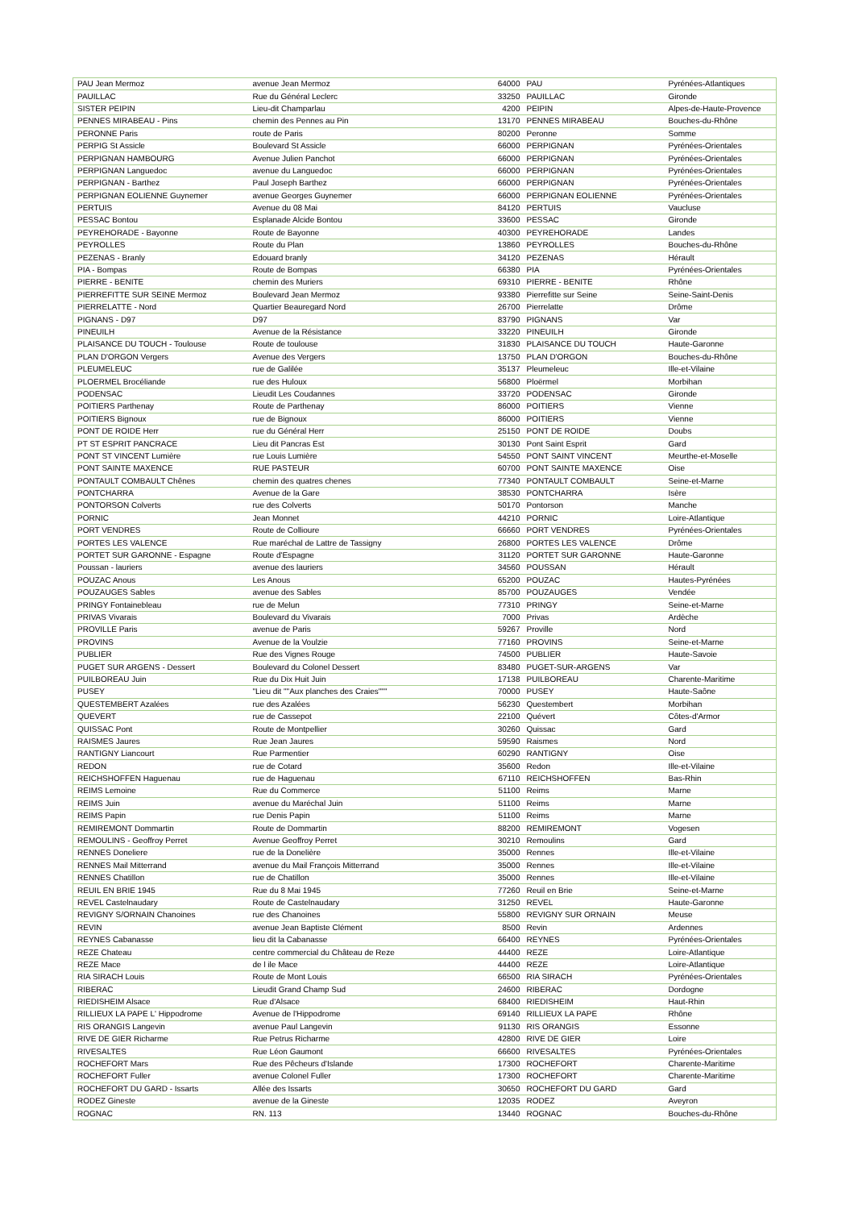| PAU Jean Mermoz | avenue Jean Mermoz | 64000 | PAU | Pyrénées-Atlantiques |
| PAUILLAC | Rue du Général Leclerc | 33250 | PAUILLAC | Gironde |
| SISTER PEIPIN | Lieu-dit Champarlau | 4200 | PEIPIN | Alpes-de-Haute-Provence |
| PENNES MIRABEAU - Pins | chemin des Pennes au Pin | 13170 | PENNES MIRABEAU | Bouches-du-Rhône |
| PERONNE Paris | route de Paris | 80200 | Peronne | Somme |
| PERPIG St Assicle | Boulevard St Assicle | 66000 | PERPIGNAN | Pyrénées-Orientales |
| PERPIGNAN HAMBOURG | Avenue Julien Panchot | 66000 | PERPIGNAN | Pyrénées-Orientales |
| PERPIGNAN Languedoc | avenue du Languedoc | 66000 | PERPIGNAN | Pyrénées-Orientales |
| PERPIGNAN - Barthez | Paul Joseph Barthez | 66000 | PERPIGNAN | Pyrénées-Orientales |
| PERPIGNAN EOLIENNE Guynemer | avenue Georges Guynemer | 66000 | PERPIGNAN EOLIENNE | Pyrénées-Orientales |
| PERTUIS | Avenue du 08 Mai | 84120 | PERTUIS | Vaucluse |
| PESSAC Bontou | Esplanade Alcide Bontou | 33600 | PESSAC | Gironde |
| PEYREHORADE - Bayonne | Route de Bayonne | 40300 | PEYREHORADE | Landes |
| PEYROLLES | Route du Plan | 13860 | PEYROLLES | Bouches-du-Rhône |
| PEZENAS - Branly | Edouard branly | 34120 | PEZENAS | Hérault |
| PIA - Bompas | Route de Bompas | 66380 | PIA | Pyrénées-Orientales |
| PIERRE - BENITE | chemin des Muriers | 69310 | PIERRE - BENITE | Rhône |
| PIERREFITTE SUR SEINE Mermoz | Boulevard Jean Mermoz | 93380 | Pierrefitte sur Seine | Seine-Saint-Denis |
| PIERRELATTE - Nord | Quartier Beauregard Nord | 26700 | Pierrelatte | Drôme |
| PIGNANS - D97 | D97 | 83790 | PIGNANS | Var |
| PINEUILH | Avenue de la Résistance | 33220 | PINEUILH | Gironde |
| PLAISANCE DU TOUCH - Toulouse | Route de toulouse | 31830 | PLAISANCE DU TOUCH | Haute-Garonne |
| PLAN D'ORGON Vergers | Avenue des Vergers | 13750 | PLAN D'ORGON | Bouches-du-Rhône |
| PLEUMELEUC | rue de Galilée | 35137 | Pleumeleuc | Ille-et-Vilaine |
| PLOERMEL Brocéliande | rue des Huloux | 56800 | Ploërmel | Morbihan |
| PODENSAC | Lieudit Les Coudannes | 33720 | PODENSAC | Gironde |
| POITIERS Parthenay | Route de Parthenay | 86000 | POITIERS | Vienne |
| POITIERS Bignoux | rue de Bignoux | 86000 | POITIERS | Vienne |
| PONT DE ROIDE Herr | rue du Général Herr | 25150 | PONT DE ROIDE | Doubs |
| PT ST ESPRIT PANCRACE | Lieu dit Pancras Est | 30130 | Pont Saint Esprit | Gard |
| PONT ST VINCENT Lumière | rue Louis Lumière | 54550 | PONT SAINT VINCENT | Meurthe-et-Moselle |
| PONT SAINTE MAXENCE | RUE PASTEUR | 60700 | PONT SAINTE MAXENCE | Oise |
| PONTAULT COMBAULT Chênes | chemin des quatres chenes | 77340 | PONTAULT COMBAULT | Seine-et-Marne |
| PONTCHARRA | Avenue de la Gare | 38530 | PONTCHARRA | Isère |
| PONTORSON Colverts | rue des Colverts | 50170 | Pontorson | Manche |
| PORNIC | Jean Monnet | 44210 | PORNIC | Loire-Atlantique |
| PORT VENDRES | Route de Collioure | 66660 | PORT VENDRES | Pyrénées-Orientales |
| PORTES LES VALENCE | Rue maréchal de Lattre de Tassigny | 26800 | PORTES LES VALENCE | Drôme |
| PORTET SUR GARONNE - Espagne | Route d'Espagne | 31120 | PORTET SUR GARONNE | Haute-Garonne |
| Poussan - lauriers | avenue des lauriers | 34560 | POUSSAN | Hérault |
| POUZAC Anous | Les Anous | 65200 | POUZAC | Hautes-Pyrénées |
| POUZAUGES Sables | avenue des Sables | 85700 | POUZAUGES | Vendée |
| PRINGY Fontainebleau | rue de Melun | 77310 | PRINGY | Seine-et-Marne |
| PRIVAS Vivarais | Boulevard du Vivarais | 7000 | Privas | Ardèche |
| PROVILLE Paris | avenue de Paris | 59267 | Proville | Nord |
| PROVINS | Avenue de la Voulzie | 77160 | PROVINS | Seine-et-Marne |
| PUBLIER | Rue des Vignes Rouge | 74500 | PUBLIER | Haute-Savoie |
| PUGET SUR ARGENS - Dessert | Boulevard du Colonel Dessert | 83480 | PUGET-SUR-ARGENS | Var |
| PUILBOREAU Juin | Rue du Dix Huit Juin | 17138 | PUILBOREAU | Charente-Maritime |
| PUSEY | "Lieu dit ""Aux planches des Craies""" | 70000 | PUSEY | Haute-Saône |
| QUESTEMBERT Azalées | rue des Azalées | 56230 | Questembert | Morbihan |
| QUEVERT | rue de Cassepot | 22100 | Quévert | Côtes-d'Armor |
| QUISSAC Pont | Route de Montpellier | 30260 | Quissac | Gard |
| RAISMES Jaures | Rue Jean Jaures | 59590 | Raismes | Nord |
| RANTIGNY Liancourt | Rue Parmentier | 60290 | RANTIGNY | Oise |
| REDON | rue de Cotard | 35600 | Redon | Ille-et-Vilaine |
| REICHSHOFFEN Haguenau | rue de Haguenau | 67110 | REICHSHOFFEN | Bas-Rhin |
| REIMS Lemoine | Rue du Commerce | 51100 | Reims | Marne |
| REIMS Juin | avenue du Maréchal Juin | 51100 | Reims | Marne |
| REIMS Papin | rue Denis Papin | 51100 | Reims | Marne |
| REMIREMONT Dommartin | Route de Dommartin | 88200 | REMIREMONT | Vogesen |
| REMOULINS - Geoffroy Perret | Avenue Geoffroy Perret | 30210 | Remoulins | Gard |
| RENNES Doneliere | rue de la Donelière | 35000 | Rennes | Ille-et-Vilaine |
| RENNES Mail Mitterrand | avenue du Mail François Mitterrand | 35000 | Rennes | Ille-et-Vilaine |
| RENNES Chatillon | rue de Chatillon | 35000 | Rennes | Ille-et-Vilaine |
| REUIL EN BRIE 1945 | Rue du 8 Mai 1945 | 77260 | Reuil en Brie | Seine-et-Marne |
| REVEL Castelnaudary | Route de Castelnaudary | 31250 | REVEL | Haute-Garonne |
| REVIGNY S/ORNAIN Chanoines | rue des Chanoines | 55800 | REVIGNY SUR ORNAIN | Meuse |
| REVIN | avenue Jean Baptiste Clément | 8500 | Revin | Ardennes |
| REYNES Cabanasse | lieu dit la Cabanasse | 66400 | REYNES | Pyrénées-Orientales |
| REZE Chateau | centre commercial du Château de Reze | 44400 | REZE | Loire-Atlantique |
| REZE Mace | de l ile Mace | 44400 | REZE | Loire-Atlantique |
| RIA SIRACH Louis | Route de Mont Louis | 66500 | RIA SIRACH | Pyrénées-Orientales |
| RIBERAC | Lieudit Grand Champ Sud | 24600 | RIBERAC | Dordogne |
| RIEDISHEIM Alsace | Rue d'Alsace | 68400 | RIEDISHEIM | Haut-Rhin |
| RILLIEUX LA PAPE L' Hippodrome | Avenue de l'Hippodrome | 69140 | RILLIEUX LA PAPE | Rhône |
| RIS ORANGIS Langevin | avenue Paul Langevin | 91130 | RIS ORANGIS | Essonne |
| RIVE DE GIER Richarme | Rue Petrus Richarme | 42800 | RIVE DE GIER | Loire |
| RIVESALTES | Rue Léon Gaumont | 66600 | RIVESALTES | Pyrénées-Orientales |
| ROCHEFORT Mars | Rue des Pêcheurs d'Islande | 17300 | ROCHEFORT | Charente-Maritime |
| ROCHEFORT Fuller | avenue Colonel Fuller | 17300 | ROCHEFORT | Charente-Maritime |
| ROCHEFORT DU GARD - Issarts | Allée des Issarts | 30650 | ROCHEFORT DU GARD | Gard |
| RODEZ Gineste | avenue de la Gineste | 12035 | RODEZ | Aveyron |
| ROGNAC | RN. 113 | 13440 | ROGNAC | Bouches-du-Rhône |